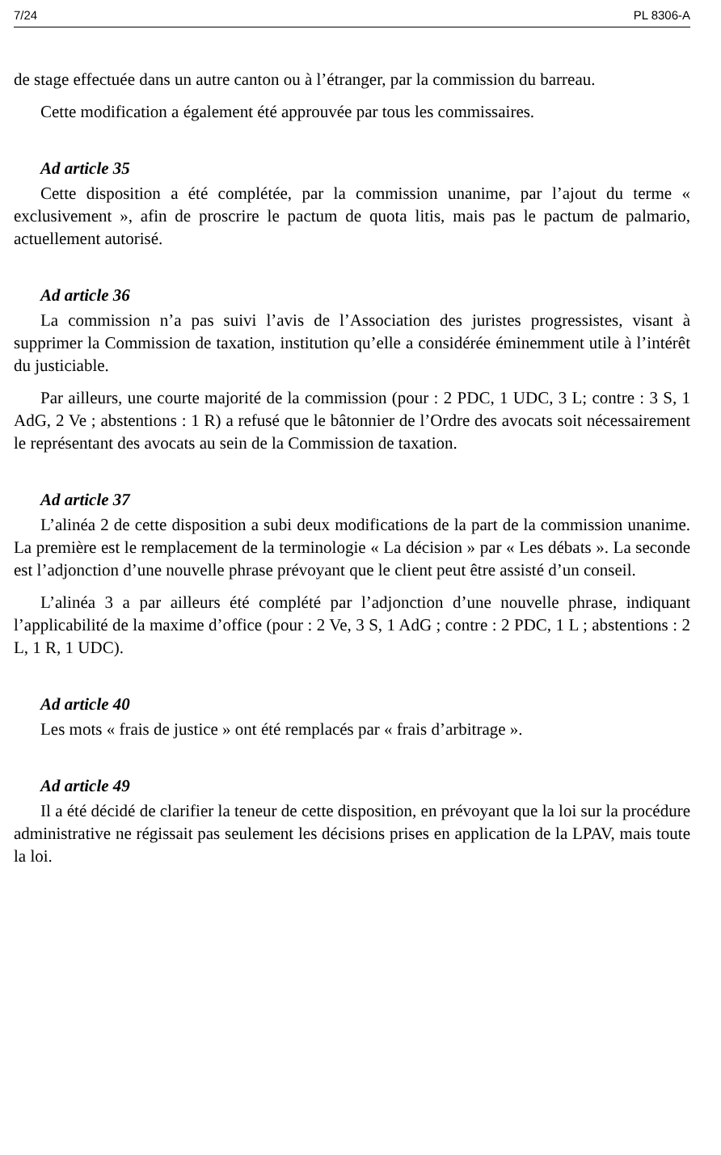7/24 PL 8306-A
de stage effectuée dans un autre canton ou à l’étranger, par la commission du barreau.
Cette modification a également été approuvée par tous les commissaires.
Ad article 35
Cette disposition a été complétée, par la commission unanime, par l’ajout du terme « exclusivement », afin de proscrire le pactum de quota litis, mais pas le pactum de palmario, actuellement autorisé.
Ad article 36
La commission n’a pas suivi l’avis de l’Association des juristes progressistes, visant à supprimer la Commission de taxation, institution qu’elle a considérée éminemment utile à l’intérêt du justiciable.
Par ailleurs, une courte majorité de la commission (pour : 2 PDC, 1 UDC, 3 L; contre : 3 S, 1 AdG, 2 Ve ; abstentions : 1 R) a refusé que le bâtonnier de l’Ordre des avocats soit nécessairement le représentant des avocats au sein de la Commission de taxation.
Ad article 37
L’alinéa 2 de cette disposition a subi deux modifications de la part de la commission unanime. La première est le remplacement de la terminologie « La décision » par « Les débats ». La seconde est l’adjonction d’une nouvelle phrase prévoyant que le client peut être assisté d’un conseil.
L’alinéa 3 a par ailleurs été complété par l’adjonction d’une nouvelle phrase, indiquant l’applicabilité de la maxime d’office (pour : 2 Ve, 3 S, 1 AdG ; contre : 2 PDC, 1 L ; abstentions : 2 L, 1 R, 1 UDC).
Ad article 40
Les mots « frais de justice » ont été remplacés par « frais d’arbitrage ».
Ad article 49
Il a été décidé de clarifier la teneur de cette disposition, en prévoyant que la loi sur la procédure administrative ne régissait pas seulement les décisions prises en application de la LPAV, mais toute la loi.